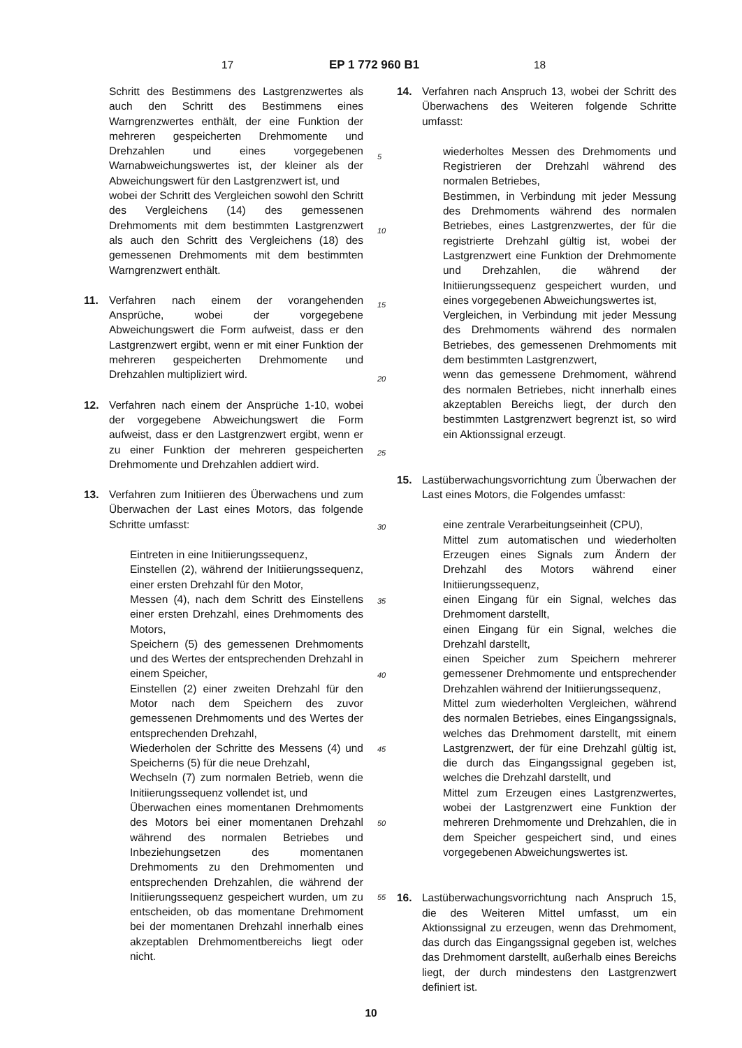17 EP 1 772 960 B1 18
Schritt des Bestimmens des Lastgrenzwertes als auch den Schritt des Bestimmens eines Warngrenzwertes enthält, der eine Funktion der mehreren gespeicherten Drehmomente und Drehzahlen und eines vorgegebenen Warnabweichungswertes ist, der kleiner als der Abweichungswert für den Lastgrenzwert ist, und
wobei der Schritt des Vergleichen sowohl den Schritt des Vergleichens (14) des gemessenen Drehmoments mit dem bestimmten Lastgrenzwert als auch den Schritt des Vergleichens (18) des gemessenen Drehmoments mit dem bestimmten Warngrenzwert enthält.
11. Verfahren nach einem der vorangehenden Ansprüche, wobei der vorgegebene Abweichungswert die Form aufweist, dass er den Lastgrenzwert ergibt, wenn er mit einer Funktion der mehreren gespeicherten Drehmomente und Drehzahlen multipliziert wird.
12. Verfahren nach einem der Ansprüche 1-10, wobei der vorgegebene Abweichungswert die Form aufweist, dass er den Lastgrenzwert ergibt, wenn er zu einer Funktion der mehreren gespeicherten Drehmomente und Drehzahlen addiert wird.
13. Verfahren zum Initiieren des Überwachens und zum Überwachen der Last eines Motors, das folgende Schritte umfasst:
Eintreten in eine Initiierungssequenz,
Einstellen (2), während der Initiierungssequenz, einer ersten Drehzahl für den Motor,
Messen (4), nach dem Schritt des Einstellens einer ersten Drehzahl, eines Drehmoments des Motors,
Speichern (5) des gemessenen Drehmoments und des Wertes der entsprechenden Drehzahl in einem Speicher,
Einstellen (2) einer zweiten Drehzahl für den Motor nach dem Speichern des zuvor gemessenen Drehmoments und des Wertes der entsprechenden Drehzahl,
Wiederholen der Schritte des Messens (4) und Speicherns (5) für die neue Drehzahl,
Wechseln (7) zum normalen Betrieb, wenn die Initiierungssequenz vollendet ist, und
Überwachen eines momentanen Drehmoments des Motors bei einer momentanen Drehzahl während des normalen Betriebes und Inbeziehungsetzen des momentanen Drehmoments zu den Drehmomenten und entsprechenden Drehzahlen, die während der Initiierungssequenz gespeichert wurden, um zu entscheiden, ob das momentane Drehmoment bei der momentanen Drehzahl innerhalb eines akzeptablen Drehmomentbereichs liegt oder nicht.
5
10
15
20
25
30
35
40
45
50
55
14. Verfahren nach Anspruch 13, wobei der Schritt des Überwachens des Weiteren folgende Schritte umfasst:
wiederholtes Messen des Drehmoments und Registrieren der Drehzahl während des normalen Betriebes,
Bestimmen, in Verbindung mit jeder Messung des Drehmoments während des normalen Betriebes, eines Lastgrenzwertes, der für die registrierte Drehzahl gültig ist, wobei der Lastgrenzwert eine Funktion der Drehmomente und Drehzahlen, die während der Initiierungssequenz gespeichert wurden, und eines vorgegebenen Abweichungswertes ist,
Vergleichen, in Verbindung mit jeder Messung des Drehmoments während des normalen Betriebes, des gemessenen Drehmoments mit dem bestimmten Lastgrenzwert,
wenn das gemessene Drehmoment, während des normalen Betriebes, nicht innerhalb eines akzeptablen Bereichs liegt, der durch den bestimmten Lastgrenzwert begrenzt ist, so wird ein Aktionssignal erzeugt.
15. Lastüberwachungsvorrichtung zum Überwachen der Last eines Motors, die Folgendes umfasst:
eine zentrale Verarbeitungseinheit (CPU),
Mittel zum automatischen und wiederholten Erzeugen eines Signals zum Ändern der Drehzahl des Motors während einer Initiierungssequenz,
einen Eingang für ein Signal, welches das Drehmoment darstellt,
einen Eingang für ein Signal, welches die Drehzahl darstellt,
einen Speicher zum Speichern mehrerer gemessener Drehmomente und entsprechender Drehzahlen während der Initiierungssequenz,
Mittel zum wiederholten Vergleichen, während des normalen Betriebes, eines Eingangssignals, welches das Drehmoment darstellt, mit einem Lastgrenzwert, der für eine Drehzahl gültig ist, die durch das Eingangssignal gegeben ist, welches die Drehzahl darstellt, und
Mittel zum Erzeugen eines Lastgrenzwertes, wobei der Lastgrenzwert eine Funktion der mehreren Drehmomente und Drehzahlen, die in dem Speicher gespeichert sind, und eines vorgegebenen Abweichungswertes ist.
16. Lastüberwachungsvorrichtung nach Anspruch 15, die des Weiteren Mittel umfasst, um ein Aktionssignal zu erzeugen, wenn das Drehmoment, das durch das Eingangssignal gegeben ist, welches das Drehmoment darstellt, außerhalb eines Bereichs liegt, der durch mindestens den Lastgrenzwert definiert ist.
10